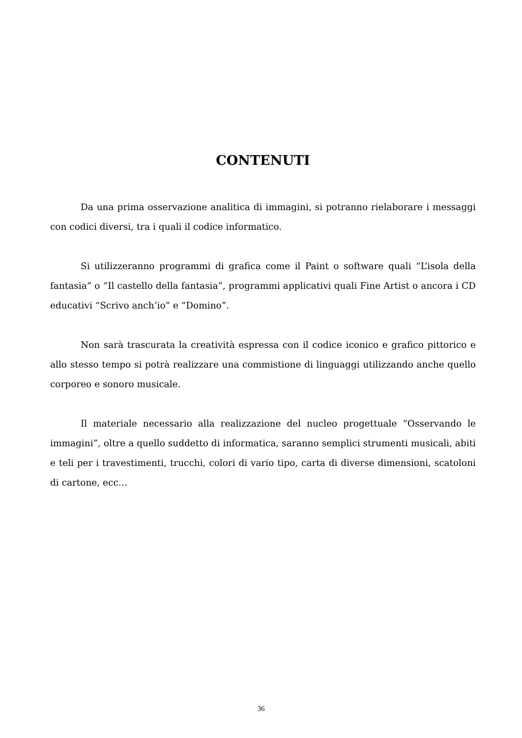CONTENUTI
Da una prima osservazione analitica di immagini, si potranno rielaborare i messaggi con codici diversi, tra i quali il codice informatico.
Si utilizzeranno programmi di grafica come il Paint o software quali “L’isola della fantasia” o “Il castello della fantasia”, programmi applicativi quali Fine Artist o ancora i CD educativi “Scrivo anch’io” e “Domino”.
Non sarà trascurata la creatività espressa con il codice iconico e grafico pittorico e allo stesso tempo si potrà realizzare una commistione di linguaggi utilizzando anche quello corporeo e sonoro musicale.
Il materiale necessario alla realizzazione del nucleo progettuale “Osservando le immagini”, oltre a quello suddetto di informatica, saranno semplici strumenti musicali, abiti e teli per i travestimenti, trucchi, colori di vario tipo, carta di diverse dimensioni, scatoloni di cartone, ecc…
36